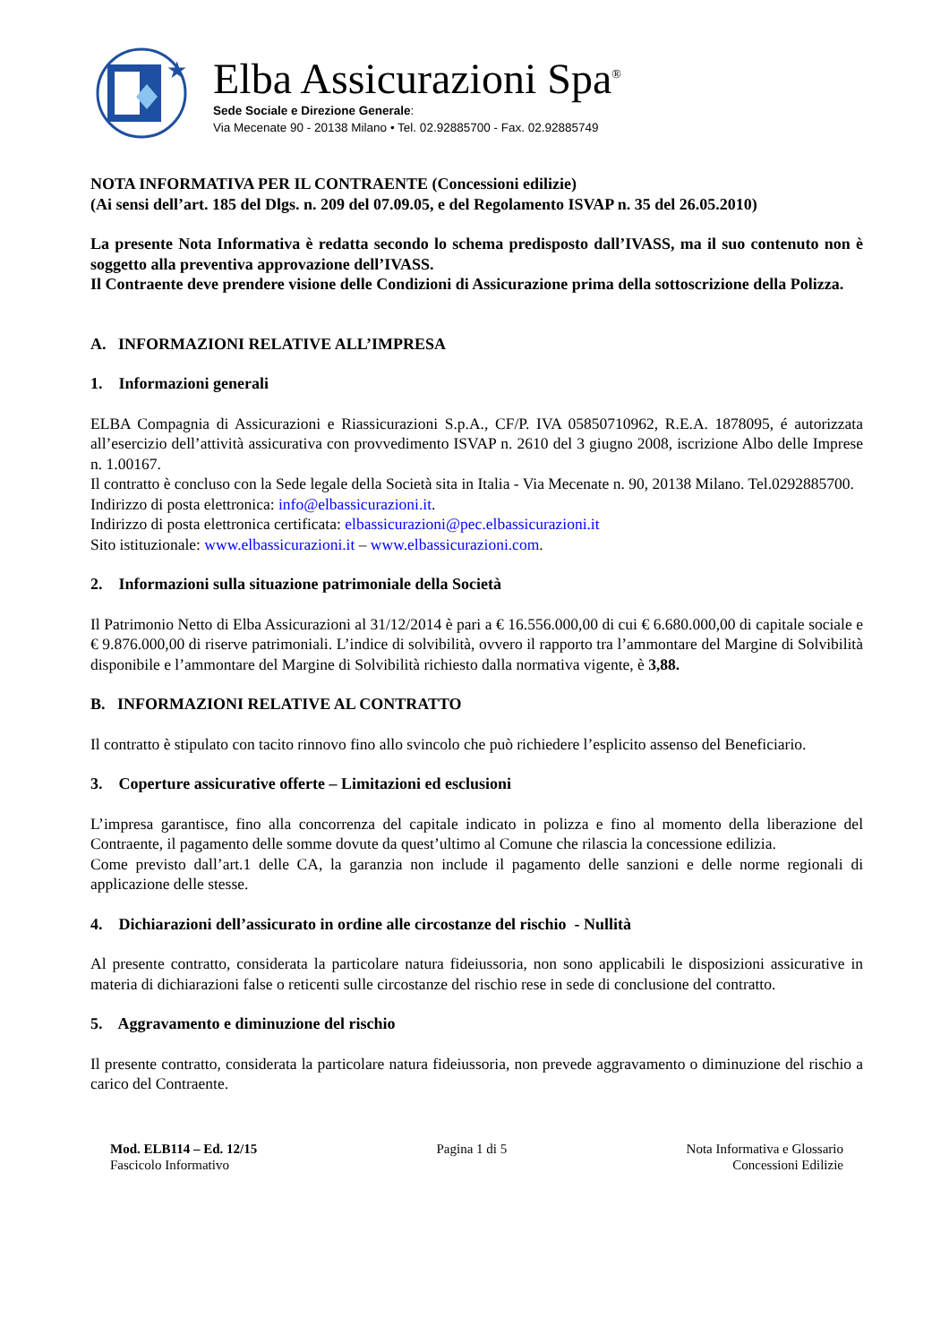★
Elba Assicurazioni Spa<sup>®</sup>
Sede Sociale e Direzione Generale:
Via Mecenate 90 - 20138 Milano • Tel. 02.92885700 - Fax. 02.92885749
NOTA INFORMATIVA PER IL CONTRAENTE (Concessioni edilizie)
(Ai sensi dell’art. 185 del Dlgs. n. 209 del 07.09.05, e del Regolamento ISVAP n. 35 del 26.05.2010)
La presente Nota Informativa è redatta secondo lo schema predisposto dall’IVASS, ma il suo contenuto non è soggetto alla preventiva approvazione dell’IVASS.
Il Contraente deve prendere visione delle Condizioni di Assicurazione prima della sottoscrizione della Polizza.
A. INFORMAZIONI RELATIVE ALL’IMPRESA
1. Informazioni generali
ELBA Compagnia di Assicurazioni e Riassicurazioni S.p.A., CF/P. IVA 05850710962, R.E.A. 1878095, é autorizzata all’esercizio dell’attività assicurativa con provvedimento ISVAP n. 2610 del 3 giugno 2008, iscrizione Albo delle Imprese n. 1.00167.
Il contratto è concluso con la Sede legale della Società sita in Italia - Via Mecenate n. 90, 20138 Milano. Tel.0292885700.
Indirizzo di posta elettronica: info@elbassicurazioni.it.
Indirizzo di posta elettronica certificata: elbassicurazioni@pec.elbassicurazioni.it
Sito istituzionale: www.elbassicurazioni.it – www.elbassicurazioni.com.
2. Informazioni sulla situazione patrimoniale della Società
Il Patrimonio Netto di Elba Assicurazioni al 31/12/2014 è pari a € 16.556.000,00 di cui € 6.680.000,00 di capitale sociale e € 9.876.000,00 di riserve patrimoniali. L’indice di solvibilità, ovvero il rapporto tra l’ammontare del Margine di Solvibilità disponibile e l’ammontare del Margine di Solvibilità richiesto dalla normativa vigente, è 3,88.
B. INFORMAZIONI RELATIVE AL CONTRATTO
Il contratto è stipulato con tacito rinnovo fino allo svincolo che può richiedere l’esplicito assenso del Beneficiario.
3. Coperture assicurative offerte – Limitazioni ed esclusioni
L’impresa garantisce, fino alla concorrenza del capitale indicato in polizza e fino al momento della liberazione del Contraente, il pagamento delle somme dovute da quest’ultimo al Comune che rilascia la concessione edilizia.
Come previsto dall’art.1 delle CA, la garanzia non include il pagamento delle sanzioni e delle norme regionali di applicazione delle stesse.
4. Dichiarazioni dell’assicurato in ordine alle circostanze del rischio - Nullità
Al presente contratto, considerata la particolare natura fideiussoria, non sono applicabili le disposizioni assicurative in materia di dichiarazioni false o reticenti sulle circostanze del rischio rese in sede di conclusione del contratto.
5. Aggravamento e diminuzione del rischio
Il presente contratto, considerata la particolare natura fideiussoria, non prevede aggravamento o diminuzione del rischio a carico del Contraente.
Mod. ELB114 – Ed. 12/15
Fascicolo Informativo
Pagina 1 di 5 Nota Informativa e Glossario
Concessioni Edilizie